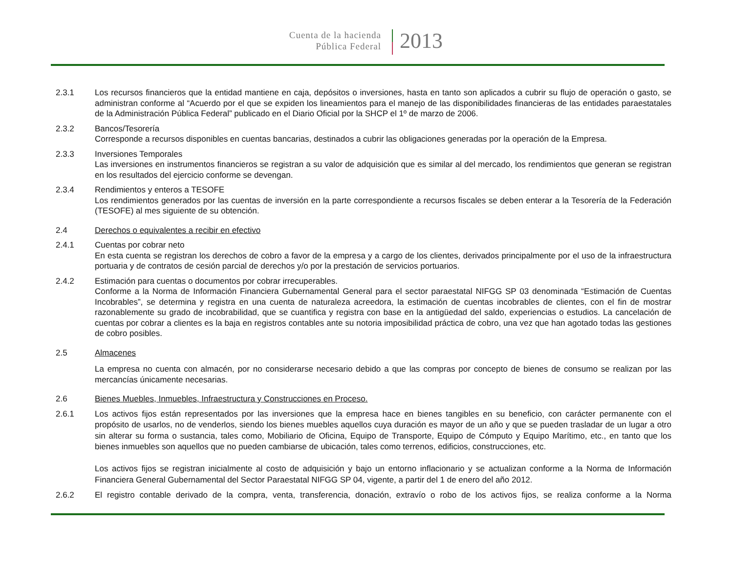Cuenta de la hacienda
Pública Federal
2013
2.3.1 Los recursos financieros que la entidad mantiene en caja, depósitos o inversiones, hasta en tanto son aplicados a cubrir su flujo de operación o gasto, se administran conforme al “Acuerdo por el que se expiden los lineamientos para el manejo de las disponibilidades financieras de las entidades paraestatales de la Administración Pública Federal” publicado en el Diario Oficial por la SHCP el 1º de marzo de 2006.
2.3.2 Bancos/Tesorería
Corresponde a recursos disponibles en cuentas bancarias, destinados a cubrir las obligaciones generadas por la operación de la Empresa.
2.3.3 Inversiones Temporales
Las inversiones en instrumentos financieros se registran a su valor de adquisición que es similar al del mercado, los rendimientos que generan se registran en los resultados del ejercicio conforme se devengan.
2.3.4 Rendimientos y enteros a TESOFE
Los rendimientos generados por las cuentas de inversión en la parte correspondiente a recursos fiscales se deben enterar a la Tesorería de la Federación (TESOFE) al mes siguiente de su obtención.
2.4 Derechos o equivalentes a recibir en efectivo
2.4.1 Cuentas por cobrar neto
En esta cuenta se registran los derechos de cobro a favor de la empresa y a cargo de los clientes, derivados principalmente por el uso de la infraestructura portuaria y de contratos de cesión parcial de derechos y/o por la prestación de servicios portuarios.
2.4.2 Estimación para cuentas o documentos por cobrar irrecuperables.
Conforme a la Norma de Información Financiera Gubernamental General para el sector paraestatal NIFGG SP 03 denominada “Estimación de Cuentas Incobrables”, se determina y registra en una cuenta de naturaleza acreedora, la estimación de cuentas incobrables de clientes, con el fin de mostrar razonablemente su grado de incobrabilidad, que se cuantifica y registra con base en la antigüedad del saldo, experiencias o estudios. La cancelación de cuentas por cobrar a clientes es la baja en registros contables ante su notoria imposibilidad práctica de cobro, una vez que han agotado todas las gestiones de cobro posibles.
2.5 Almacenes
La empresa no cuenta con almacén, por no considerarse necesario debido a que las compras por concepto de bienes de consumo se realizan por las mercancías únicamente necesarias.
2.6 Bienes Muebles, Inmuebles, Infraestructura y Construcciones en Proceso.
2.6.1
Los activos fijos están representados por las inversiones que la empresa hace en bienes tangibles en su beneficio, con carácter permanente con el propósito de usarlos, no de venderlos, siendo los bienes muebles aquellos cuya duración es mayor de un año y que se pueden trasladar de un lugar a otro sin alterar su forma o sustancia, tales como, Mobiliario de Oficina, Equipo de Transporte, Equipo de Cómputo y Equipo Marítimo, etc., en tanto que los bienes inmuebles son aquellos que no pueden cambiarse de ubicación, tales como terrenos, edificios, construcciones, etc.
Los activos fijos se registran inicialmente al costo de adquisición y bajo un entorno inflacionario y se actualizan conforme a la Norma de Información Financiera General Gubernamental del Sector Paraestatal NIFGG SP 04, vigente, a partir del 1 de enero del año 2012.
2.6.2 El registro contable derivado de la compra, venta, transferencia, donación, extravío o robo de los activos fijos, se realiza conforme a la Norma